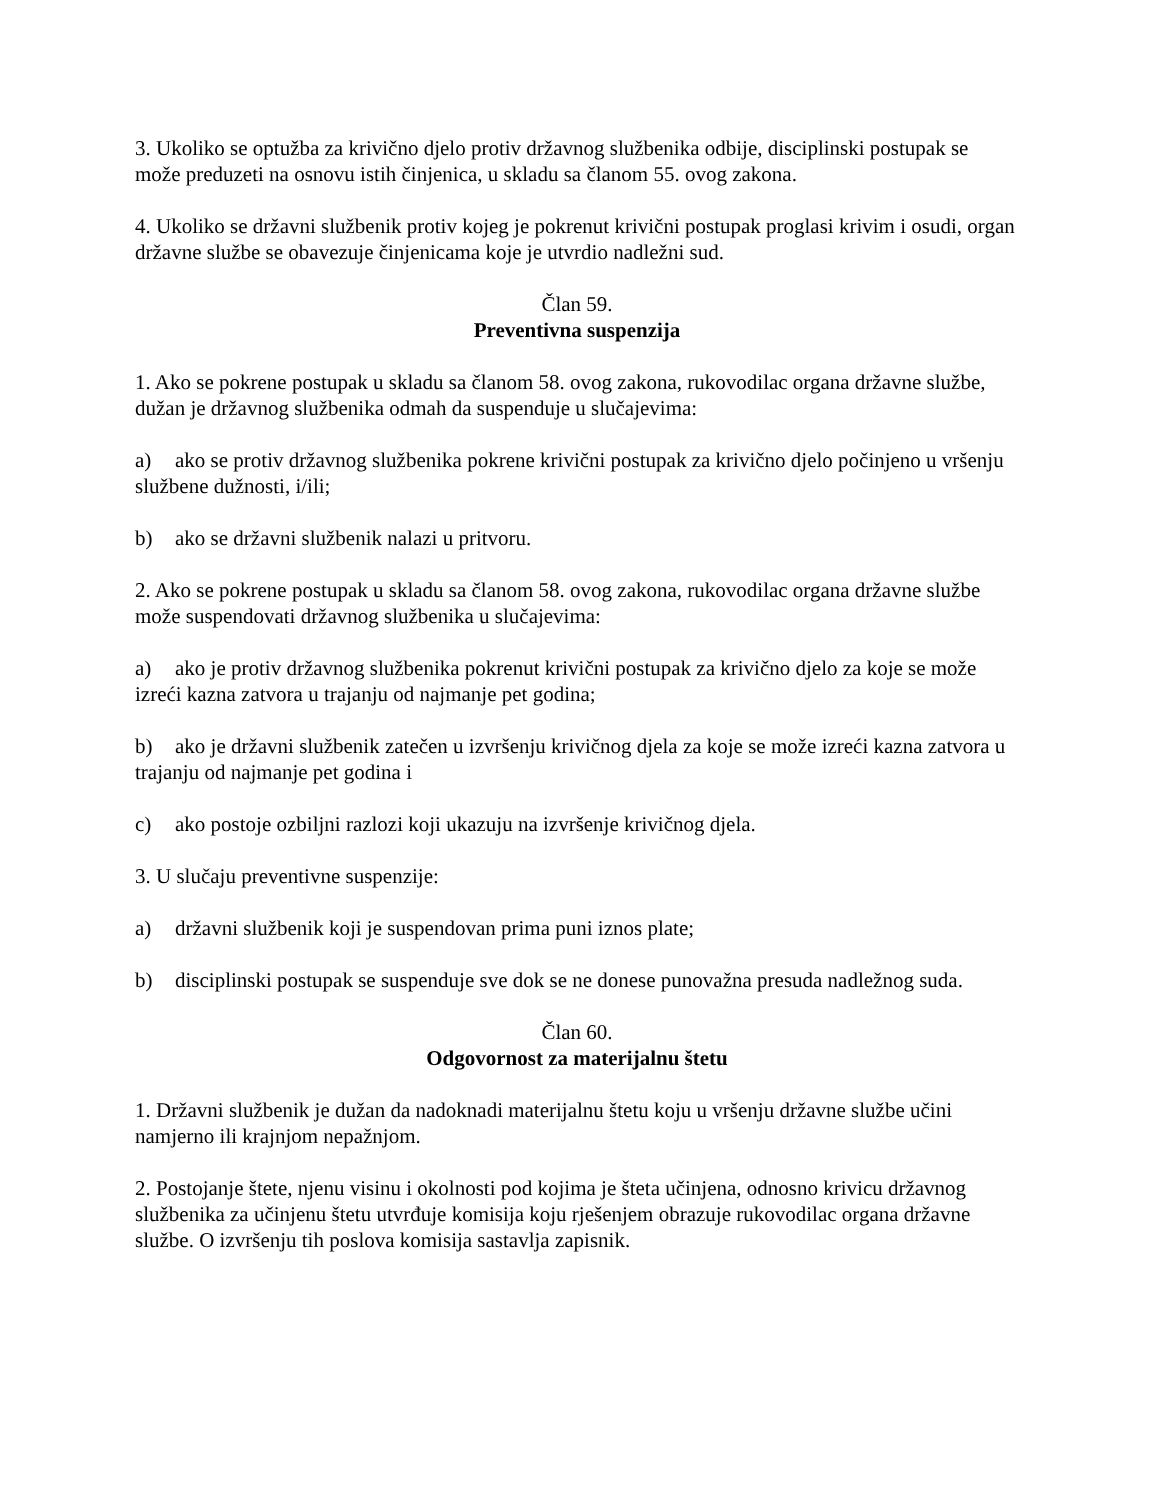3. Ukoliko se optužba za krivično djelo protiv državnog službenika odbije, disciplinski postupak se može preduzeti na osnovu istih činjenica, u skladu sa članom 55. ovog zakona.
4. Ukoliko se državni službenik protiv kojeg je pokrenut krivični postupak proglasi krivim i osudi, organ državne službe se obavezuje činjenicama koje je utvrdio nadležni sud.
Član 59.
Preventivna suspenzija
1. Ako se pokrene postupak u skladu sa članom 58. ovog zakona, rukovodilac organa državne službe, dužan je državnog službenika odmah da suspenduje u slučajevima:
a) ako se protiv državnog službenika pokrene krivični postupak za krivično djelo počinjeno u vršenju službene dužnosti, i/ili;
b) ako se državni službenik nalazi u pritvoru.
2. Ako se pokrene postupak u skladu sa članom 58. ovog zakona, rukovodilac organa državne službe može suspendovati državnog službenika u slučajevima:
a) ako je protiv državnog službenika pokrenut krivični postupak za krivično djelo za koje se može izreći kazna zatvora u trajanju od najmanje pet godina;
b) ako je državni službenik zatečen u izvršenju krivičnog djela za koje se može izreći kazna zatvora u trajanju od najmanje pet godina i
c) ako postoje ozbiljni razlozi koji ukazuju na izvršenje krivičnog djela.
3. U slučaju preventivne suspenzije:
a) državni službenik koji je suspendovan prima puni iznos plate;
b) disciplinski postupak se suspenduje sve dok se ne donese punovažna presuda nadležnog suda.
Član 60.
Odgovornost za materijalnu štetu
1. Državni službenik je dužan da nadoknadi materijalnu štetu koju u vršenju državne službe učini namjerno ili krajnjom nepažnjom.
2. Postojanje štete, njenu visinu i okolnosti pod kojima je šteta učinjena, odnosno krivicu državnog službenika za učinjenu štetu utvrđuje komisija koju rješenjem obrazuje rukovodilac organa državne službe. O izvršenju tih poslova komisija sastavlja zapisnik.